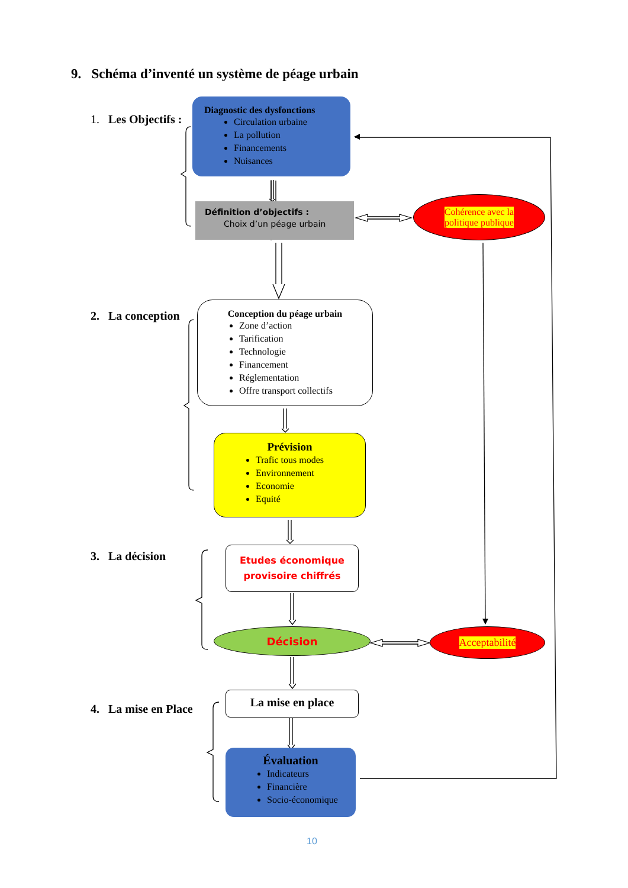9. Schéma d’inventé un système de péage urbain
1. Les Objectifs :
2. La conception
3. La décision
4. La mise en Place
Diagnostic des dysfonctions
Circulation urbaine
La pollution
Financements
Nuisances
Définition d’objectifs :
Choix d’un péage urbain
Cohérence avec la
politique publique
Conception du péage urbain
Zone d’action
Tarification
Technologie
Financement
Réglementation
Offre transport collectifs
Prévision
Trafic tous modes
Environnement
Economie
Equité
Etudes économique
provisoire chiffrés
Décision Acceptabilité
La mise en place
Évaluation
Indicateurs
Financière
Socio-économique
10